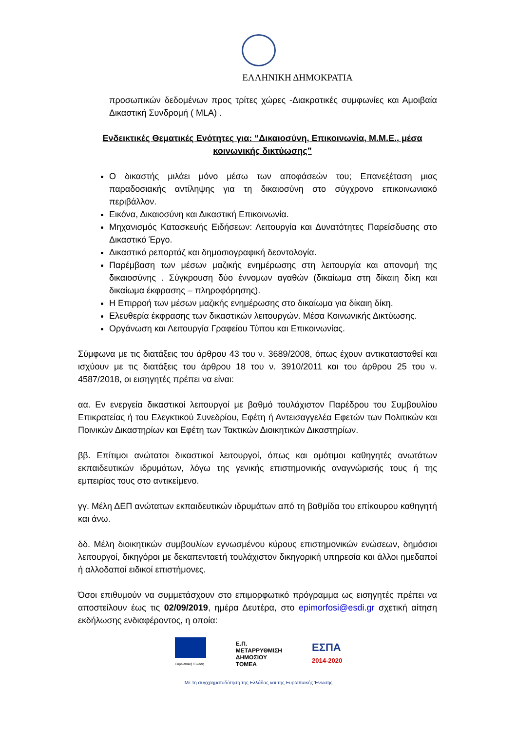ΕΛΛΗΝΙΚΗ ΔΗΜΟΚΡΑΤΙΑ
προσωπικών δεδομένων προς τρίτες χώρες -Διακρατικές συμφωνίες και Αμοιβαία Δικαστική Συνδρομή ( MLA) .
Ενδεικτικές Θεματικές Ενότητες για: “Δικαιοσύνη, Επικοινωνία, Μ.Μ.Ε., μέσα κοινωνικής δικτύωσης”
Ο δικαστής μιλάει μόνο μέσω των αποφάσεών του; Επανεξέταση μιας παραδοσιακής αντίληψης για τη δικαιοσύνη στο σύγχρονο επικοινωνιακό περιβάλλον.
Εικόνα, Δικαιοσύνη και Δικαστική Επικοινωνία.
Μηχανισμός Κατασκευής Ειδήσεων: Λειτουργία και Δυνατότητες Παρείσδυσης στο Δικαστικό Έργο.
Δικαστικό ρεπορτάζ και δημοσιογραφική δεοντολογία.
Παρέμβαση των μέσων μαζικής ενημέρωσης στη λειτουργία και απονομή της δικαιοσύνης . Σύγκρουση δύο έννομων αγαθών (δικαίωμα στη δίκαιη δίκη και δικαίωμα έκφρασης – πληροφόρησης).
Η Επιρροή των μέσων μαζικής ενημέρωσης στο δικαίωμα για δίκαιη δίκη.
Ελευθερία έκφρασης των δικαστικών λειτουργών. Μέσα Κοινωνικής Δικτύωσης.
Οργάνωση και Λειτουργία Γραφείου Τύπου και Επικοινωνίας.
Σύμφωνα με τις διατάξεις του άρθρου 43 του ν. 3689/2008, όπως έχουν αντικατασταθεί και ισχύουν με τις διατάξεις του άρθρου 18 του ν. 3910/2011 και του άρθρου 25 του ν. 4587/2018, οι εισηγητές πρέπει να είναι:
αα. Εν ενεργεία δικαστικοί λειτουργοί με βαθμό τουλάχιστον Παρέδρου του Συμβουλίου Επικρατείας ή του Ελεγκτικού Συνεδρίου, Εφέτη ή Αντεισαγγελέα Εφετών των Πολιτικών και Ποινικών Δικαστηρίων και Εφέτη των Τακτικών Διοικητικών Δικαστηρίων.
ββ. Επίτιμοι ανώτατοι δικαστικοί λειτουργοί, όπως και ομότιμοι καθηγητές ανωτάτων εκπαιδευτικών ιδρυμάτων, λόγω της γενικής επιστημονικής αναγνώρισής τους ή της εμπειρίας τους στο αντικείμενο.
γγ. Μέλη ΔΕΠ ανώτατων εκπαιδευτικών ιδρυμάτων από τη βαθμίδα του επίκουρου καθηγητή και άνω.
δδ. Μέλη διοικητικών συμβουλίων εγνωσμένου κύρους επιστημονικών ενώσεων, δημόσιοι λειτουργοί, δικηγόροι με δεκαπενταετή τουλάχιστον δικηγορική υπηρεσία και άλλοι ημεδαποί ή αλλοδαποί ειδικοί επιστήμονες.
Όσοι επιθυμούν να συμμετάσχουν στο επιμορφωτικό πρόγραμμα ως εισηγητές πρέπει να αποστείλουν έως τις 02/09/2019, ημέρα Δευτέρα, στο epimorfosi@esdi.gr σχετική αίτηση εκδήλωσης ενδιαφέροντος, η οποία:
Ευρωπαϊκή Ένωση
Ε.Π.
ΜΕΤΑΡΡΥΘΜΙΣΗ
ΔΗΜΟΣΙΟΥ
ΤΟΜΕΑ
ΕΣΠΑ
2014-2020
Με τη συγχρηματοδότηση της Ελλάδας και της Ευρωπαϊκής Ένωσης